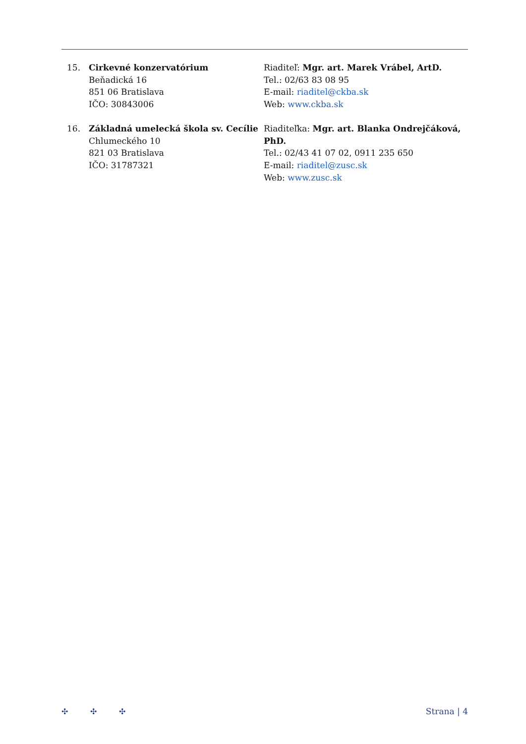15. Cirkevné konzervatórium
Beňadická 16
851 06 Bratislava
IČO: 30843006
Riaditeľ: Mgr. art. Marek Vrábel, ArtD.
Tel.: 02/63 83 08 95
E-mail: riaditel@ckba.sk
Web: www.ckba.sk
16. Základná umelecká škola sv. Cecílie
Chlumeckého 10
821 03 Bratislava
IČO: 31787321
Riaditeľka: Mgr. art. Blanka Ondrejčáková, PhD.
Tel.: 02/43 41 07 02, 0911 235 650
E-mail: riaditel@zusc.sk
Web: www.zusc.sk
✣ ✣ ✣ Strana | 4